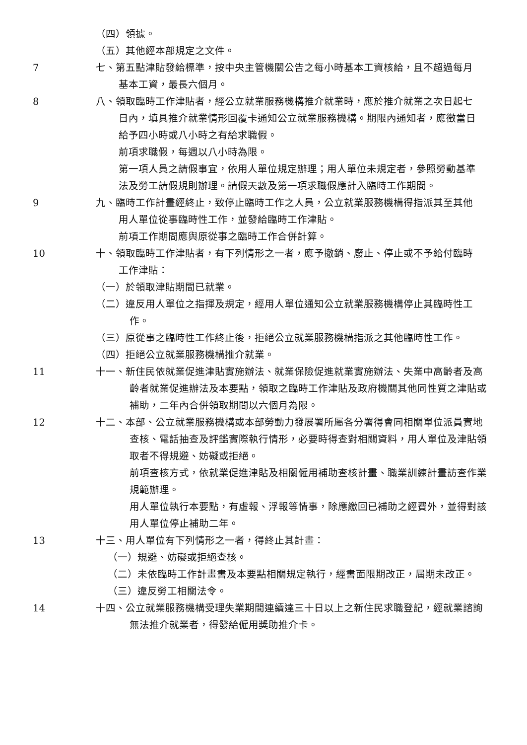（四）領據。
（五）其他經本部規定之文件。
7 七、第五點津貼發給標準，按中央主管機關公告之每小時基本工資核給，且不超過每月基本工資，最長六個月。
8 八、領取臨時工作津貼者，經公立就業服務機構推介就業時，應於推介就業之次日起七日內，填具推介就業情形回覆卡通知公立就業服務機構。期限內通知者，應徵當日給予四小時或八小時之有給求職假。
前項求職假，每週以八小時為限。
第一項人員之請假事宜，依用人單位規定辦理；用人單位未規定者，參照勞動基準法及勞工請假規則辦理。請假天數及第一項求職假應計入臨時工作期間。
9 九、臨時工作計畫經終止，致停止臨時工作之人員，公立就業服務機構得指派其至其他用人單位從事臨時性工作，並發給臨時工作津貼。
前項工作期間應與原從事之臨時工作合併計算。
10 十、領取臨時工作津貼者，有下列情形之一者，應予撤銷、廢止、停止或不予給付臨時工作津貼：
（一）於領取津貼期間已就業。
（二）違反用人單位之指揮及規定，經用人單位通知公立就業服務機構停止其臨時性工作。
（三）原從事之臨時性工作終止後，拒絕公立就業服務機構指派之其他臨時性工作。
（四）拒絕公立就業服務機構推介就業。
11 十一、新住民依就業促進津貼實施辦法、就業保險促進就業實施辦法、失業中高齡者及高齡者就業促進辦法及本要點，領取之臨時工作津貼及政府機關其他同性質之津貼或補助，二年內合併領取期間以六個月為限。
12 十二、本部、公立就業服務機構或本部勞動力發展署所屬各分署得會同相關單位派員實地查核、電話抽查及評鑑實際執行情形，必要時得查對相關資料，用人單位及津貼領取者不得規避、妨礙或拒絕。
前項查核方式，依就業促進津貼及相關僱用補助查核計畫、職業訓練計畫訪查作業規範辦理。
用人單位執行本要點，有虛報、浮報等情事，除應繳回已補助之經費外，並得對該用人單位停止補助二年。
13 十三、用人單位有下列情形之一者，得終止其計畫：
（一）規避、妨礙或拒絕查核。
（二）未依臨時工作計畫書及本要點相關規定執行，經書面限期改正，屆期未改正。
（三）違反勞工相關法令。
14 十四、公立就業服務機構受理失業期間連續達三十日以上之新住民求職登記，經就業諮詢無法推介就業者，得發給僱用獎助推介卡。